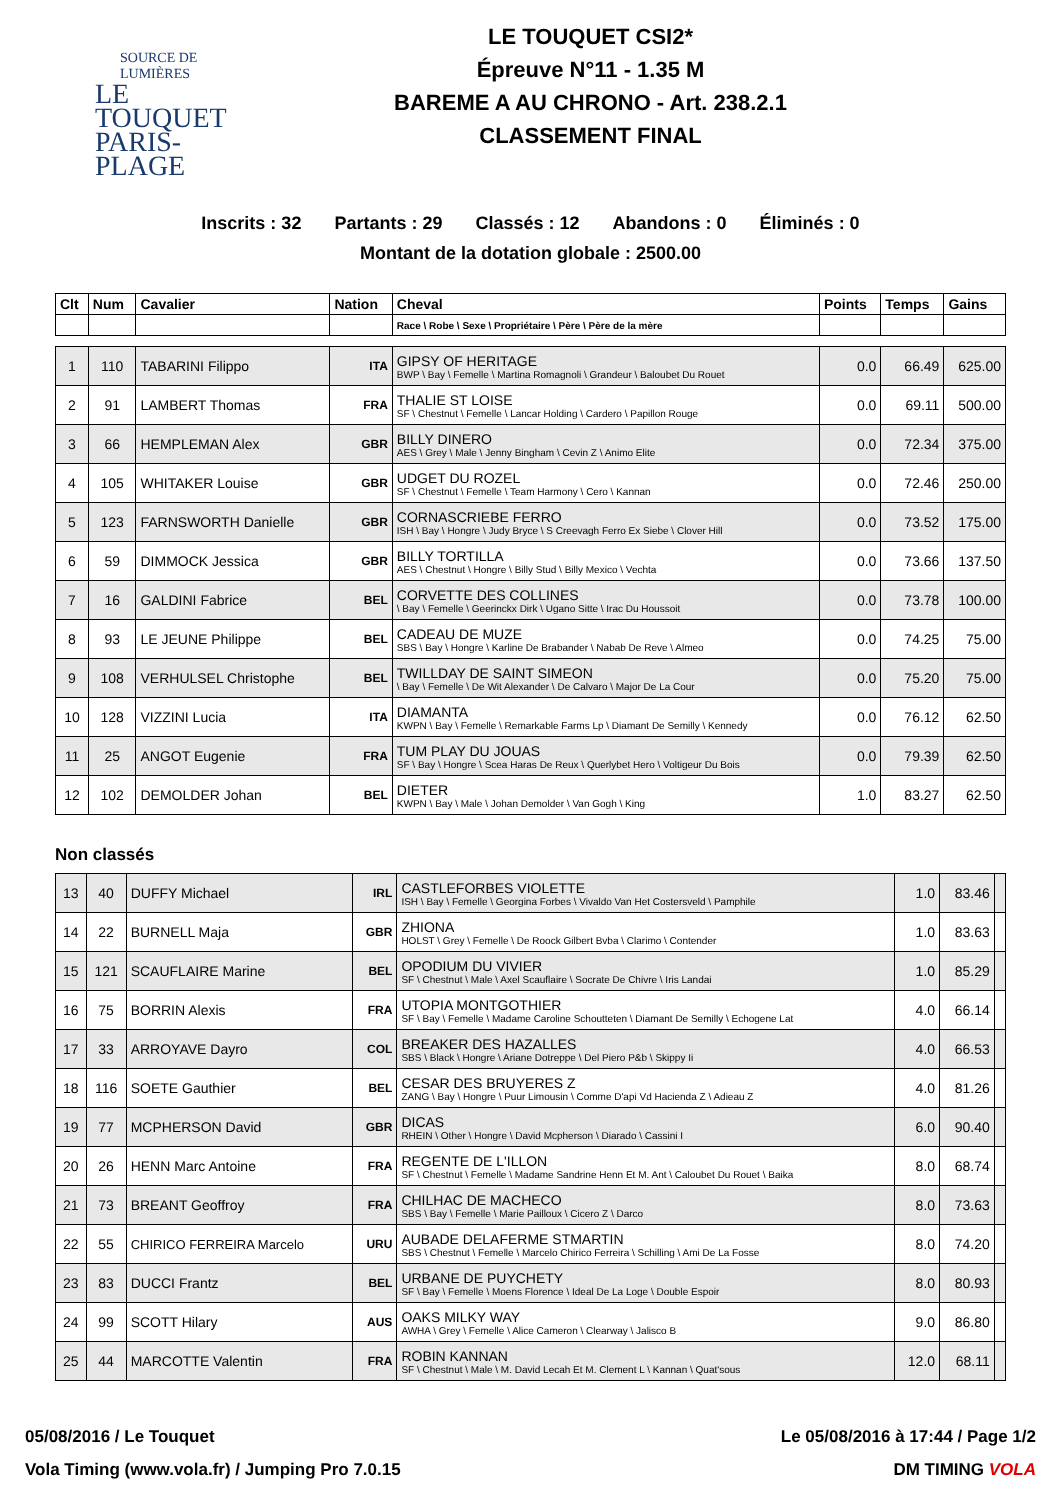SOURCE DE LUMIÈRES
LE TOUQUET
PARIS-PLAGE
LE TOUQUET CSI2*
Épreuve N°11 - 1.35 M
BAREME A AU CHRONO - Art. 238.2.1
CLASSEMENT FINAL
Inscrits : 32 Partants : 29 Classés : 12 Abandons : 0 Éliminés : 0
Montant de la dotation globale : 2500.00
| Clt | Num | Cavalier | Nation | Cheval | Points | Temps | Gains |
| --- | --- | --- | --- | --- | --- | --- | --- |
| | | | | Race \ Robe \ Sexe \ Propriétaire \ Père \ Père de la mère | | | |
| 1 | 110 | TABARINI Filippo | ITA | GIPSY OF HERITAGE BWP \ Bay \ Femelle \ Martina Romagnoli \ Grandeur \ Baloubet Du Rouet | 0.0 | 66.49 | 625.00 |
| 2 | 91 | LAMBERT Thomas | FRA | THALIE ST LOISE SF \ Chestnut \ Femelle \ Lancar Holding \ Cardero \ Papillon Rouge | 0.0 | 69.11 | 500.00 |
| 3 | 66 | HEMPLEMAN Alex | GBR | BILLY DINERO AES \ Grey \ Male \ Jenny Bingham \ Cevin Z \ Animo Elite | 0.0 | 72.34 | 375.00 |
| 4 | 105 | WHITAKER Louise | GBR | UDGET DU ROZEL SF \ Chestnut \ Femelle \ Team Harmony \ Cero \ Kannan | 0.0 | 72.46 | 250.00 |
| 5 | 123 | FARNSWORTH Danielle | GBR | CORNASCRIEBE FERRO ISH \ Bay \ Hongre \ Judy Bryce \ S Creevagh Ferro Ex Siebe \ Clover Hill | 0.0 | 73.52 | 175.00 |
| 6 | 59 | DIMMOCK Jessica | GBR | BILLY TORTILLA AES \ Chestnut \ Hongre \ Billy Stud \ Billy Mexico \ Vechta | 0.0 | 73.66 | 137.50 |
| 7 | 16 | GALDINI Fabrice | BEL | CORVETTE DES COLLINES \ Bay \ Femelle \ Geerinckx Dirk \ Ugano Sitte \ Irac Du Houssoit | 0.0 | 73.78 | 100.00 |
| 8 | 93 | LE JEUNE Philippe | BEL | CADEAU DE MUZE SBS \ Bay \ Hongre \ Karline De Brabander \ Nabab De Reve \ Almeo | 0.0 | 74.25 | 75.00 |
| 9 | 108 | VERHULSEL Christophe | BEL | TWILLDAY DE SAINT SIMEON \ Bay \ Femelle \ De Wit Alexander \ De Calvaro \ Major De La Cour | 0.0 | 75.20 | 75.00 |
| 10 | 128 | VIZZINI Lucia | ITA | DIAMANTA KWPN \ Bay \ Femelle \ Remarkable Farms Lp \ Diamant De Semilly \ Kennedy | 0.0 | 76.12 | 62.50 |
| 11 | 25 | ANGOT Eugenie | FRA | TUM PLAY DU JOUAS SF \ Bay \ Hongre \ Scea Haras De Reux \ Querlybet Hero \ Voltigeur Du Bois | 0.0 | 79.39 | 62.50 |
| 12 | 102 | DEMOLDER Johan | BEL | DIETER KWPN \ Bay \ Male \ Johan Demolder \ Van Gogh \ King | 1.0 | 83.27 | 62.50 |
Non classés
| 13 | 40 | DUFFY Michael | IRL | CASTLEFORBES VIOLETTE ISH \ Bay \ Femelle \ Georgina Forbes \ Vivaldo Van Het Costersveld \ Pamphile | 1.0 | 83.46 | |
| 14 | 22 | BURNELL Maja | GBR | ZHIONA HOLST \ Grey \ Femelle \ De Roock Gilbert Bvba \ Clarimo \ Contender | 1.0 | 83.63 | |
| 15 | 121 | SCAUFLAIRE Marine | BEL | OPODIUM DU VIVIER SF \ Chestnut \ Male \ Axel Scauflaire \ Socrate De Chivre \ Iris Landai | 1.0 | 85.29 | |
| 16 | 75 | BORRIN Alexis | FRA | UTOPIA MONTGOTHIER SF \ Bay \ Femelle \ Madame Caroline Schoutteten \ Diamant De Semilly \ Echogene Lat | 4.0 | 66.14 | |
| 17 | 33 | ARROYAVE Dayro | COL | BREAKER DES HAZALLES SBS \ Black \ Hongre \ Ariane Dotreppe \ Del Piero P&b \ Skippy Ii | 4.0 | 66.53 | |
| 18 | 116 | SOETE Gauthier | BEL | CESAR DES BRUYERES Z ZANG \ Bay \ Hongre \ Puur Limousin \ Comme D'api Vd Hacienda Z \ Adieau Z | 4.0 | 81.26 | |
| 19 | 77 | MCPHERSON David | GBR | DICAS RHEIN \ Other \ Hongre \ David Mcpherson \ Diarado \ Cassini I | 6.0 | 90.40 | |
| 20 | 26 | HENN Marc Antoine | FRA | REGENTE DE L'ILLON SF \ Chestnut \ Femelle \ Madame Sandrine Henn Et M. Ant \ Caloubet Du Rouet \ Baika | 8.0 | 68.74 | |
| 21 | 73 | BREANT Geoffroy | FRA | CHILHAC DE MACHECO SBS \ Bay \ Femelle \ Marie Pailloux \ Cicero Z \ Darco | 8.0 | 73.63 | |
| 22 | 55 | CHIRICO FERREIRA Marcelo | URU | AUBADE DELAFERME STMARTIN SBS \ Chestnut \ Femelle \ Marcelo Chirico Ferreira \ Schilling \ Ami De La Fosse | 8.0 | 74.20 | |
| 23 | 83 | DUCCI Frantz | BEL | URBANE DE PUYCHETY SF \ Bay \ Femelle \ Moens Florence \ Ideal De La Loge \ Double Espoir | 8.0 | 80.93 | |
| 24 | 99 | SCOTT Hilary | AUS | OAKS MILKY WAY AWHA \ Grey \ Femelle \ Alice Cameron \ Clearway \ Jalisco B | 9.0 | 86.80 | |
| 25 | 44 | MARCOTTE Valentin | FRA | ROBIN KANNAN SF \ Chestnut \ Male \ M. David Lecah Et M. Clement L \ Kannan \ Quat'sous | 12.0 | 68.11 | |
05/08/2016 / Le Touquet Le 05/08/2016 à 17:44 / Page 1/2
Vola Timing (www.vola.fr) / Jumping Pro 7.0.15 DM TIMING VOLA